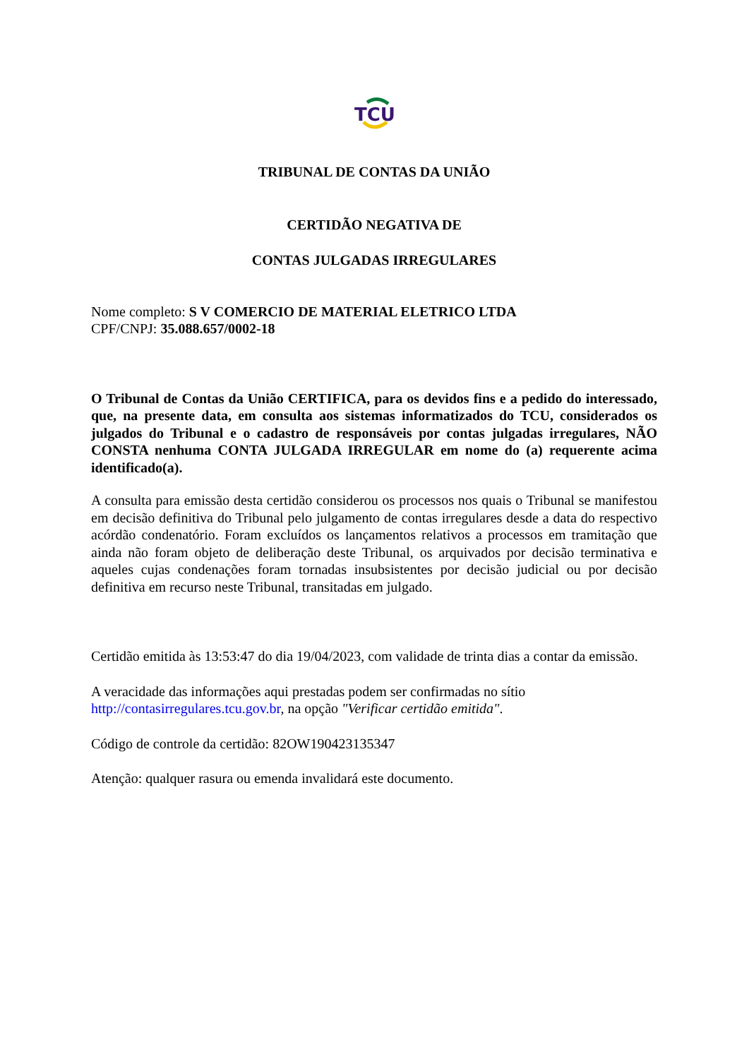TCU
TRIBUNAL DE CONTAS DA UNIÃO
CERTIDÃO NEGATIVA DE
CONTAS JULGADAS IRREGULARES
Nome completo: S V COMERCIO DE MATERIAL ELETRICO LTDA
CPF/CNPJ: 35.088.657/0002-18
O Tribunal de Contas da União CERTIFICA, para os devidos fins e a pedido do interessado, que, na presente data, em consulta aos sistemas informatizados do TCU, considerados os julgados do Tribunal e o cadastro de responsáveis por contas julgadas irregulares, NÃO CONSTA nenhuma CONTA JULGADA IRREGULAR em nome do (a) requerente acima identificado(a).
A consulta para emissão desta certidão considerou os processos nos quais o Tribunal se manifestou em decisão definitiva do Tribunal pelo julgamento de contas irregulares desde a data do respectivo acórdão condenatório. Foram excluídos os lançamentos relativos a processos em tramitação que ainda não foram objeto de deliberação deste Tribunal, os arquivados por decisão terminativa e aqueles cujas condenações foram tornadas insubsistentes por decisão judicial ou por decisão definitiva em recurso neste Tribunal, transitadas em julgado.
Certidão emitida às 13:53:47 do dia 19/04/2023, com validade de trinta dias a contar da emissão.
A veracidade das informações aqui prestadas podem ser confirmadas no sítio
http://contasirregulares.tcu.gov.br, na opção "Verificar certidão emitida".
Código de controle da certidão: 82OW190423135347
Atenção: qualquer rasura ou emenda invalidará este documento.